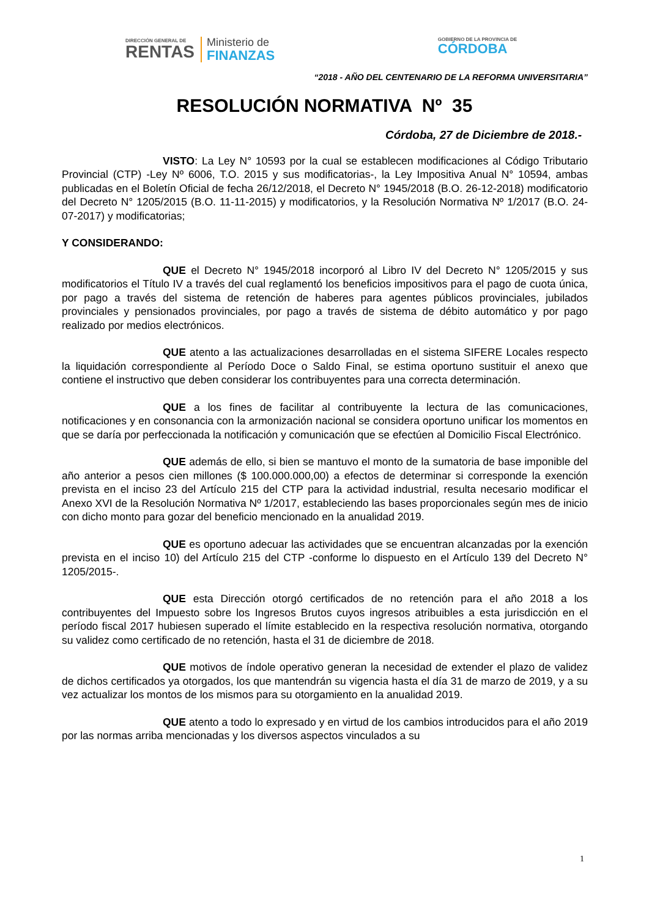DIRECCIÓN GENERAL DE
RENTAS
Ministerio de
FINANZAS
GOBIERNO DE LA PROVINCIA DE
CÓRDOBA
“2018 - AÑO DEL CENTENARIO DE LA REFORMA UNIVERSITARIA”
RESOLUCIÓN NORMATIVA Nº 35
Córdoba, 27 de Diciembre de 2018.-
VISTO: La Ley N° 10593 por la cual se establecen modificaciones al Código Tributario Provincial (CTP) -Ley Nº 6006, T.O. 2015 y sus modificatorias-, la Ley Impositiva Anual N° 10594, ambas publicadas en el Boletín Oficial de fecha 26/12/2018, el Decreto N° 1945/2018 (B.O. 26-12-2018) modificatorio del Decreto N° 1205/2015 (B.O. 11-11-2015) y modificatorios, y la Resolución Normativa Nº 1/2017 (B.O. 24-07-2017) y modificatorias;
Y CONSIDERANDO:
QUE el Decreto N° 1945/2018 incorporó al Libro IV del Decreto N° 1205/2015 y sus modificatorios el Título IV a través del cual reglamentó los beneficios impositivos para el pago de cuota única, por pago a través del sistema de retención de haberes para agentes públicos provinciales, jubilados provinciales y pensionados provinciales, por pago a través de sistema de débito automático y por pago realizado por medios electrónicos.
QUE atento a las actualizaciones desarrolladas en el sistema SIFERE Locales respecto la liquidación correspondiente al Período Doce o Saldo Final, se estima oportuno sustituir el anexo que contiene el instructivo que deben considerar los contribuyentes para una correcta determinación.
QUE a los fines de facilitar al contribuyente la lectura de las comunicaciones, notificaciones y en consonancia con la armonización nacional se considera oportuno unificar los momentos en que se daría por perfeccionada la notificación y comunicación que se efectúen al Domicilio Fiscal Electrónico.
QUE además de ello, si bien se mantuvo el monto de la sumatoria de base imponible del año anterior a pesos cien millones ($ 100.000.000,00) a efectos de determinar si corresponde la exención prevista en el inciso 23 del Artículo 215 del CTP para la actividad industrial, resulta necesario modificar el Anexo XVI de la Resolución Normativa Nº 1/2017, estableciendo las bases proporcionales según mes de inicio con dicho monto para gozar del beneficio mencionado en la anualidad 2019.
QUE es oportuno adecuar las actividades que se encuentran alcanzadas por la exención prevista en el inciso 10) del Artículo 215 del CTP -conforme lo dispuesto en el Artículo 139 del Decreto N° 1205/2015-.
QUE esta Dirección otorgó certificados de no retención para el año 2018 a los contribuyentes del Impuesto sobre los Ingresos Brutos cuyos ingresos atribuibles a esta jurisdicción en el período fiscal 2017 hubiesen superado el límite establecido en la respectiva resolución normativa, otorgando su validez como certificado de no retención, hasta el 31 de diciembre de 2018.
QUE motivos de índole operativo generan la necesidad de extender el plazo de validez de dichos certificados ya otorgados, los que mantendrán su vigencia hasta el día 31 de marzo de 2019, y a su vez actualizar los montos de los mismos para su otorgamiento en la anualidad 2019.
QUE atento a todo lo expresado y en virtud de los cambios introducidos para el año 2019 por las normas arriba mencionadas y los diversos aspectos vinculados a su
1